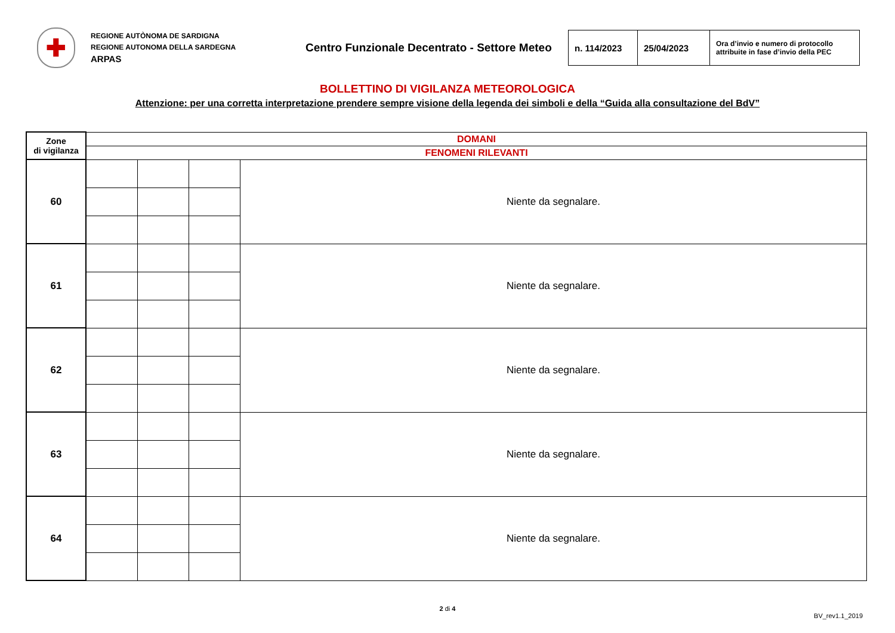✚
REGIONE AUTÒNOMA DE SARDIGNA
REGIONE AUTONOMA DELLA SARDEGNA
ARPAS
Centro Funzionale Decentrato - Settore Meteo
| n. 114/2023 | 25/04/2023 | Ora d’invio e numero di protocollo attribuite in fase d’invio della PEC |
BOLLETTINO DI VIGILANZA METEOROLOGICA
Attenzione: per una corretta interpretazione prendere sempre visione della legenda dei simboli e della “Guida alla consultazione del BdV”
| Zone di vigilanza | DOMANI | | | |
| | FENOMENI RILEVANTI | | | |
| 60 | | | | Niente da segnalare. |
| 61 | | | | Niente da segnalare. |
| 62 | | | | Niente da segnalare. |
| 63 | | | | Niente da segnalare. |
| 64 | | | | Niente da segnalare. |
2 di 4
BV_rev1.1_2019